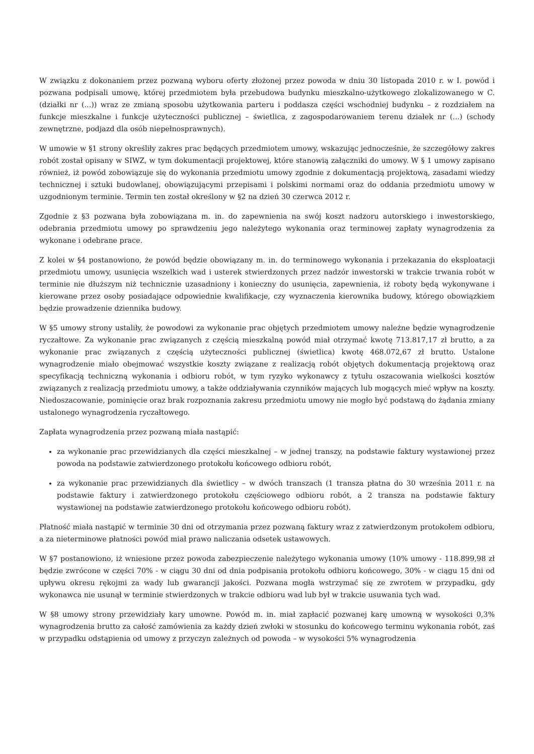W związku z dokonaniem przez pozwaną wyboru oferty złożonej przez powoda w dniu 30 listopada 2010 r. w I. powód i pozwana podpisali umowę, której przedmiotem była przebudowa budynku mieszkalno-użytkowego zlokalizowanego w C. (działki nr (...)) wraz ze zmianą sposobu użytkowania parteru i poddasza części wschodniej budynku – z rozdziałem na funkcje mieszkalne i funkcje użyteczności publicznej – świetlica, z zagospodarowaniem terenu działek nr (...) (schody zewnętrzne, podjazd dla osób niepełnosprawnych).
W umowie w §1 strony określiły zakres prac będących przedmiotem umowy, wskazując jednocześnie, że szczegółowy zakres robót został opisany w SIWZ, w tym dokumentacji projektowej, które stanowią załączniki do umowy. W § 1 umowy zapisano również, iż powód zobowiązuje się do wykonania przedmiotu umowy zgodnie z dokumentacją projektową, zasadami wiedzy technicznej i sztuki budowlanej, obowiązującymi przepisami i polskimi normami oraz do oddania przedmiotu umowy w uzgodnionym terminie. Termin ten został określony w §2 na dzień 30 czerwca 2012 r.
Zgodnie z §3 pozwana była zobowiązana m. in. do zapewnienia na swój koszt nadzoru autorskiego i inwestorskiego, odebrania przedmiotu umowy po sprawdzeniu jego należytego wykonania oraz terminowej zapłaty wynagrodzenia za wykonane i odebrane prace.
Z kolei w §4 postanowiono, że powód będzie obowiązany m. in. do terminowego wykonania i przekazania do eksploatacji przedmiotu umowy, usunięcia wszelkich wad i usterek stwierdzonych przez nadzór inwestorski w trakcie trwania robót w terminie nie dłuższym niż technicznie uzasadniony i konieczny do usunięcia, zapewnienia, iż roboty będą wykonywane i kierowane przez osoby posiadające odpowiednie kwalifikacje, czy wyznaczenia kierownika budowy, którego obowiązkiem będzie prowadzenie dziennika budowy.
W §5 umowy strony ustaliły, że powodowi za wykonanie prac objętych przedmiotem umowy należne będzie wynagrodzenie ryczałtowe. Za wykonanie prac związanych z częścią mieszkalną powód miał otrzymać kwotę 713.817,17 zł brutto, a za wykonanie prac związanych z częścią użyteczności publicznej (świetlica) kwotę 468.072,67 zł brutto. Ustalone wynagrodzenie miało obejmować wszystkie koszty związane z realizacją robót objętych dokumentacją projektową oraz specyfikacją techniczną wykonania i odbioru robót, w tym ryzyko wykonawcy z tytułu oszacowania wielkości kosztów związanych z realizacją przedmiotu umowy, a także oddziaływania czynników mających lub mogących mieć wpływ na koszty. Niedoszacowanie, pominięcie oraz brak rozpoznania zakresu przedmiotu umowy nie mogło być podstawą do żądania zmiany ustalonego wynagrodzenia ryczałtowego.
Zapłata wynagrodzenia przez pozwaną miała nastąpić:
za wykonanie prac przewidzianych dla części mieszkalnej – w jednej transzy, na podstawie faktury wystawionej przez powoda na podstawie zatwierdzonego protokołu końcowego odbioru robót,
za wykonanie prac przewidzianych dla świetlicy – w dwóch transzach (1 transza płatna do 30 września 2011 r. na podstawie faktury i zatwierdzonego protokołu częściowego odbioru robót, a 2 transza na podstawie faktury wystawionej na podstawie zatwierdzonego protokołu końcowego odbioru robót).
Płatność miała nastąpić w terminie 30 dni od otrzymania przez pozwaną faktury wraz z zatwierdzonym protokołem odbioru, a za nieterminowe płatności powód miał prawo naliczania odsetek ustawowych.
W §7 postanowiono, iż wniesione przez powoda zabezpieczenie należytego wykonania umowy (10% umowy - 118.899,98 zł będzie zwrócone w części 70% - w ciągu 30 dni od dnia podpisania protokołu odbioru końcowego, 30% - w ciągu 15 dni od upływu okresu rękojmi za wady lub gwarancji jakości. Pozwana mogła wstrzymać się ze zwrotem w przypadku, gdy wykonawca nie usunął w terminie stwierdzonych w trakcie odbioru wad lub był w trakcie usuwania tych wad.
W §8 umowy strony przewidziały kary umowne. Powód m. in. miał zapłacić pozwanej karę umowną w wysokości 0,3% wynagrodzenia brutto za całość zamówienia za każdy dzień zwłoki w stosunku do końcowego terminu wykonania robót, zaś w przypadku odstąpienia od umowy z przyczyn zależnych od powoda – w wysokości 5% wynagrodzenia